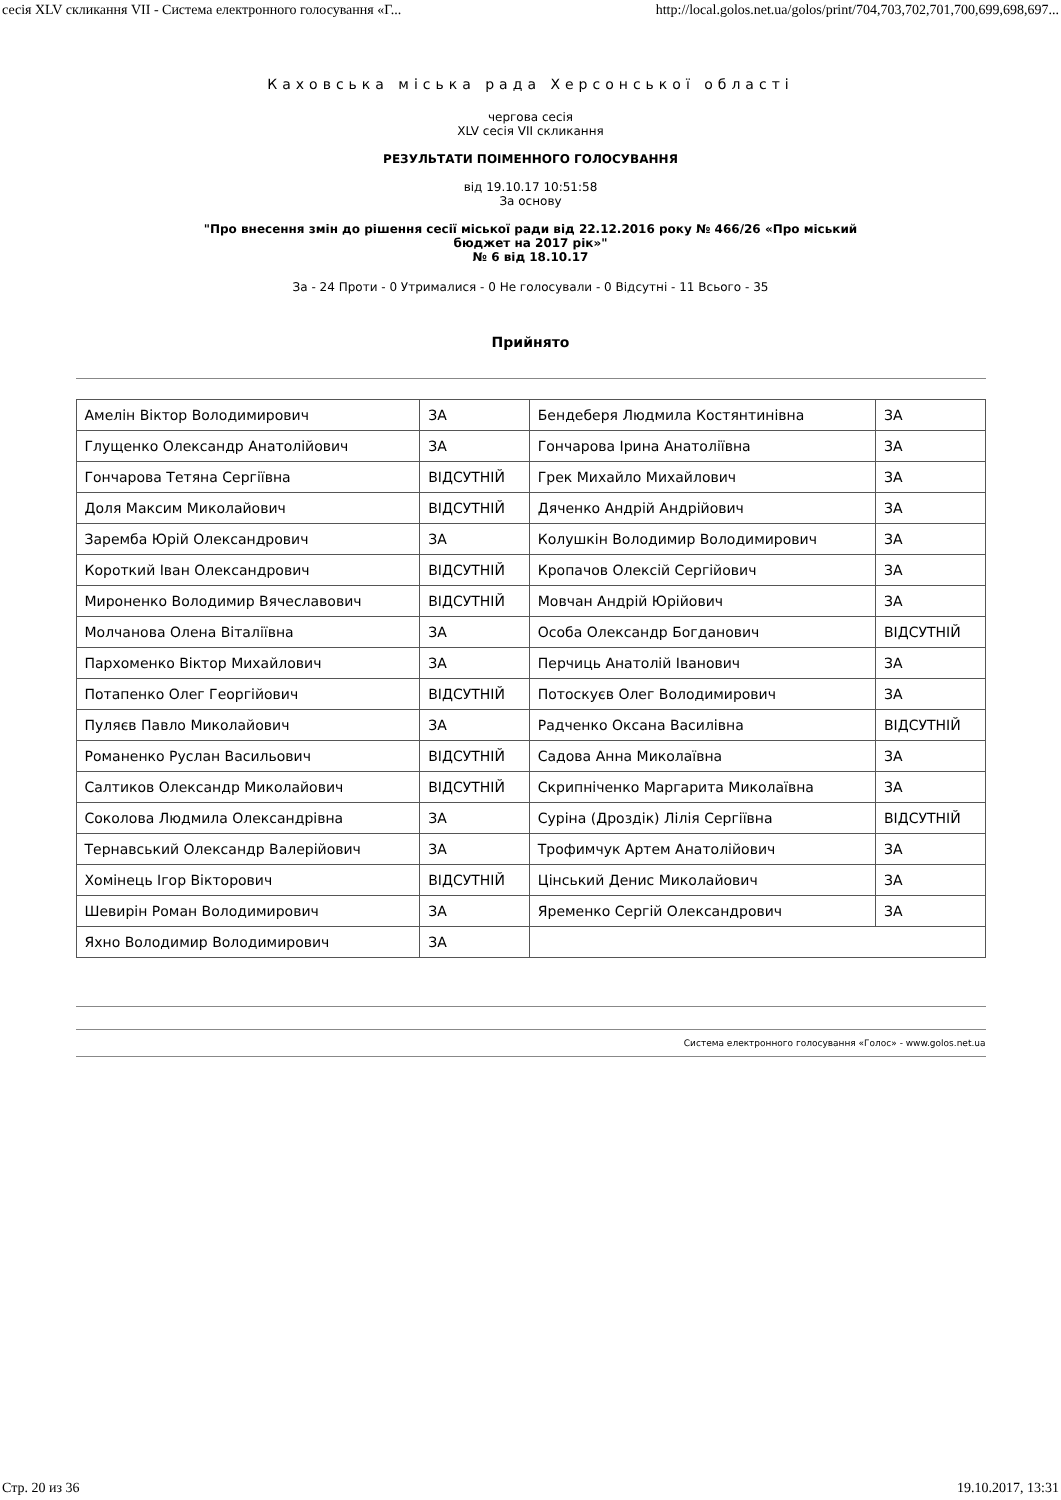сесія XLV скликання VII - Система електронного голосування «Г... http://local.golos.net.ua/golos/print/704,703,702,701,700,699,698,697...
Каховська міська рада Херсонської області
чергова сесія
XLV сесія VII скликання
РЕЗУЛЬТАТИ ПОІМЕННОГО ГОЛОСУВАННЯ
від 19.10.17 10:51:58
За основу
"Про внесення змін до рішення сесії міської ради від 22.12.2016 року № 466/26 «Про міський
бюджет на 2017 рік»"
№ 6 від 18.10.17
За - 24 Проти - 0 Утрималися - 0 Не голосували - 0 Відсутні - 11 Всього - 35
Прийнято
| Амелін Віктор Володимирович | ЗА | Бендеберя Людмила Костянтинівна | ЗА |
| Глущенко Олександр Анатолійович | ЗА | Гончарова Ірина Анатоліївна | ЗА |
| Гончарова Тетяна Сергіївна | ВІДСУТНІЙ | Грек Михайло Михайлович | ЗА |
| Доля Максим Миколайович | ВІДСУТНІЙ | Дяченко Андрій Андрійович | ЗА |
| Заремба Юрій Олександрович | ЗА | Колушкін Володимир Володимирович | ЗА |
| Короткий Іван Олександрович | ВІДСУТНІЙ | Кропачов Олексій Сергійович | ЗА |
| Мироненко Володимир Вячеславович | ВІДСУТНІЙ | Мовчан Андрій Юрійович | ЗА |
| Молчанова Олена Віталіївна | ЗА | Особа Олександр Богданович | ВІДСУТНІЙ |
| Пархоменко Віктор Михайлович | ЗА | Перчиць Анатолій Іванович | ЗА |
| Потапенко Олег Георгійович | ВІДСУТНІЙ | Потоскуєв Олег Володимирович | ЗА |
| Пуляєв Павло Миколайович | ЗА | Радченко Оксана Василівна | ВІДСУТНІЙ |
| Романенко Руслан Васильович | ВІДСУТНІЙ | Садова Анна Миколаївна | ЗА |
| Салтиков Олександр Миколайович | ВІДСУТНІЙ | Скрипніченко Маргарита Миколаївна | ЗА |
| Соколова Людмила Олександрівна | ЗА | Суріна (Дроздік) Лілія Сергіївна | ВІДСУТНІЙ |
| Тернавський Олександр Валерійович | ЗА | Трофимчук Артем Анатолійович | ЗА |
| Хомінець Ігор Вікторович | ВІДСУТНІЙ | Цінський Денис Миколайович | ЗА |
| Шевирін Роман Володимирович | ЗА | Яременко Сергій Олександрович | ЗА |
| Яхно Володимир Володимирович | ЗА | | |
Система електронного голосування «Голос» - www.golos.net.ua
Стр. 20 из 36 19.10.2017, 13:31